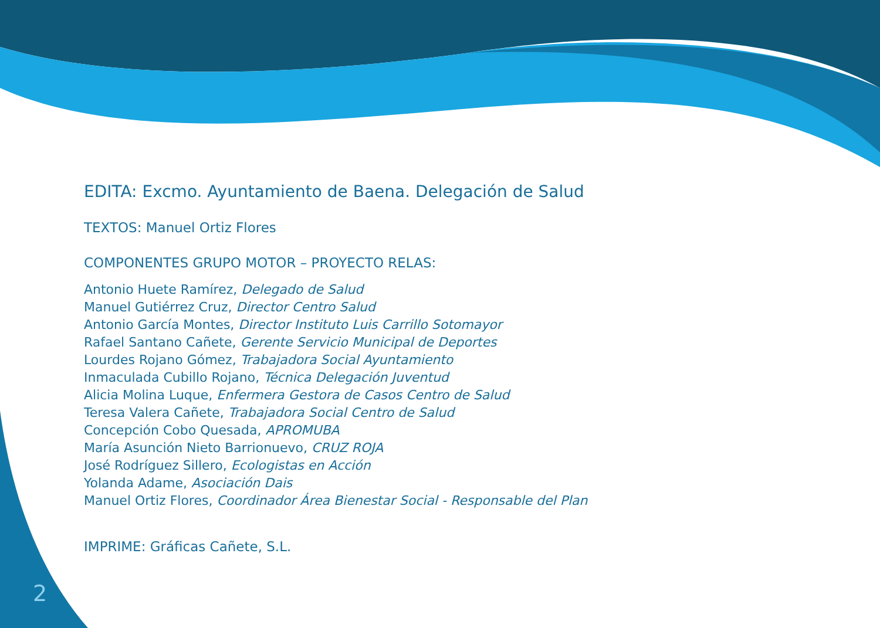EDITA: Excmo. Ayuntamiento de Baena. Delegación de Salud
TEXTOS: Manuel Ortiz Flores
COMPONENTES GRUPO MOTOR – PROYECTO RELAS:
Antonio Huete Ramírez, Delegado de Salud
Manuel Gutiérrez Cruz, Director Centro Salud
Antonio García Montes, Director Instituto Luis Carrillo Sotomayor
Rafael Santano Cañete, Gerente Servicio Municipal de Deportes
Lourdes Rojano Gómez, Trabajadora Social Ayuntamiento
Inmaculada Cubillo Rojano, Técnica Delegación Juventud
Alicia Molina Luque, Enfermera Gestora de Casos Centro de Salud
Teresa Valera Cañete, Trabajadora Social Centro de Salud
Concepción Cobo Quesada, APROMUBA
María Asunción Nieto Barrionuevo, CRUZ ROJA
José Rodríguez Sillero, Ecologistas en Acción
Yolanda Adame, Asociación Dais
Manuel Ortiz Flores, Coordinador Área Bienestar Social - Responsable del Plan
IMPRIME: Gráficas Cañete, S.L.
2